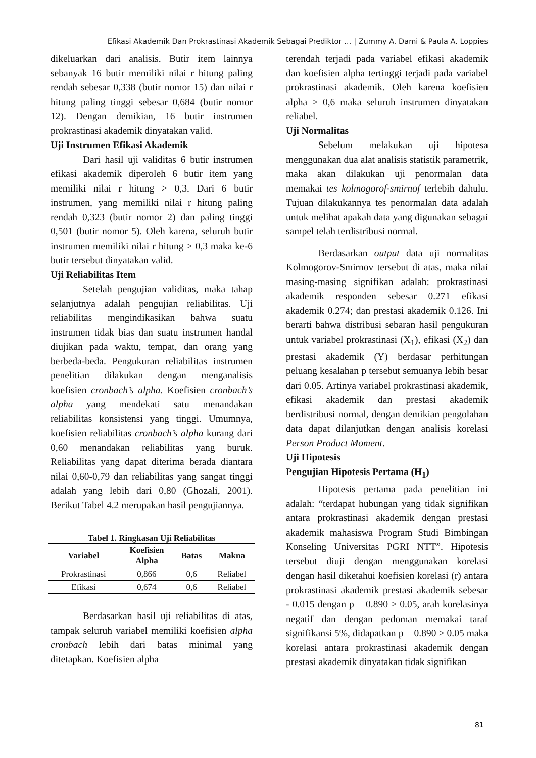Efikasi Akademik Dan Prokrastinasi Akademik Sebagai Prediktor … | Zummy A. Dami & Paula A. Loppies
dikeluarkan dari analisis. Butir item lainnya sebanyak 16 butir memiliki nilai r hitung paling rendah sebesar 0,338 (butir nomor 15) dan nilai r hitung paling tinggi sebesar 0,684 (butir nomor 12). Dengan demikian, 16 butir instrumen prokrastinasi akademik dinyatakan valid.
Uji Instrumen Efikasi Akademik
Dari hasil uji validitas 6 butir instrumen efikasi akademik diperoleh 6 butir item yang memiliki nilai r hitung > 0,3. Dari 6 butir instrumen, yang memiliki nilai r hitung paling rendah 0,323 (butir nomor 2) dan paling tinggi 0,501 (butir nomor 5). Oleh karena, seluruh butir instrumen memiliki nilai r hitung > 0,3 maka ke-6 butir tersebut dinyatakan valid.
Uji Reliabilitas Item
Setelah pengujian validitas, maka tahap selanjutnya adalah pengujian reliabilitas. Uji reliabilitas mengindikasikan bahwa suatu instrumen tidak bias dan suatu instrumen handal diujikan pada waktu, tempat, dan orang yang berbeda-beda. Pengukuran reliabilitas instrumen penelitian dilakukan dengan menganalisis koefisien cronbach’s alpha. Koefisien cronbach’s alpha yang mendekati satu menandakan reliabilitas konsistensi yang tinggi. Umumnya, koefisien reliabilitas cronbach’s alpha kurang dari 0,60 menandakan reliabilitas yang buruk. Reliabilitas yang dapat diterima berada diantara nilai 0,60-0,79 dan reliabilitas yang sangat tinggi adalah yang lebih dari 0,80 (Ghozali, 2001). Berikut Tabel 4.2 merupakan hasil pengujiannya.
Tabel 1. Ringkasan Uji Reliabilitas
| Variabel | Koefisien Alpha | Batas | Makna |
| --- | --- | --- | --- |
| Prokrastinasi | 0,866 | 0,6 | Reliabel |
| Efikasi | 0,674 | 0,6 | Reliabel |
Berdasarkan hasil uji reliabilitas di atas, tampak seluruh variabel memiliki koefisien alpha cronbach lebih dari batas minimal yang ditetapkan. Koefisien alpha
terendah terjadi pada variabel efikasi akademik dan koefisien alpha tertinggi terjadi pada variabel prokrastinasi akademik. Oleh karena koefisien alpha > 0,6 maka seluruh instrumen dinyatakan reliabel.
Uji Normalitas
Sebelum melakukan uji hipotesa menggunakan dua alat analisis statistik parametrik, maka akan dilakukan uji penormalan data memakai tes kolmogorof-smirnof terlebih dahulu. Tujuan dilakukannya tes penormalan data adalah untuk melihat apakah data yang digunakan sebagai sampel telah terdistribusi normal.
Berdasarkan output data uji normalitas Kolmogorov-Smirnov tersebut di atas, maka nilai masing-masing signifikan adalah: prokrastinasi akademik responden sebesar 0.271 efikasi akademik 0.274; dan prestasi akademik 0.126. Ini berarti bahwa distribusi sebaran hasil pengukuran untuk variabel prokrastinasi (X<sub>1</sub>), efikasi (X<sub>2</sub>) dan prestasi akademik (Y) berdasar perhitungan peluang kesalahan p tersebut semuanya lebih besar dari 0.05. Artinya variabel prokrastinasi akademik, efikasi akademik dan prestasi akademik berdistribusi normal, dengan demikian pengolahan data dapat dilanjutkan dengan analisis korelasi Person Product Moment.
Uji Hipotesis
Pengujian Hipotesis Pertama (H<sub>1</sub>)
Hipotesis pertama pada penelitian ini adalah: “terdapat hubungan yang tidak signifikan antara prokrastinasi akademik dengan prestasi akademik mahasiswa Program Studi Bimbingan Konseling Universitas PGRI NTT”. Hipotesis tersebut diuji dengan menggunakan korelasi dengan hasil diketahui koefisien korelasi (r) antara prokrastinasi akademik prestasi akademik sebesar - 0.015 dengan p = 0.890 > 0.05, arah korelasinya negatif dan dengan pedoman memakai taraf signifikansi 5%, didapatkan p = 0.890 > 0.05 maka korelasi antara prokrastinasi akademik dengan prestasi akademik dinyatakan tidak signifikan
81